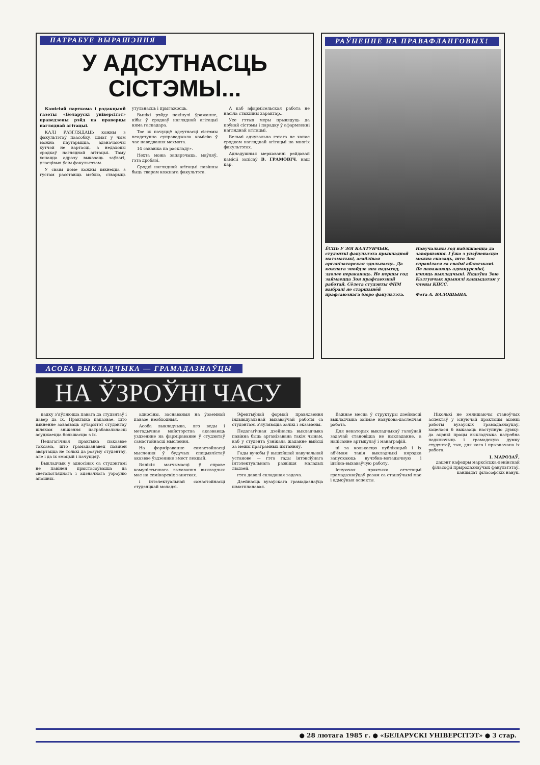ПАТРАБУЕ ВЫРАШЭННЯ
У АДСУТНАСЦЬ
СІСТЭМЫ...
Камісіяй парткома і рэдакцыяй газеты «Беларускі універсітэт» праведзены рэйд па праверцы нагляднай агітацыі.
КАЛІ РАЗГЛЯДАЦЬ кожны з факультэтаў паасобку, шмат у чым можна паўтарыцца, адзначаючы хутчэй не вартасці, а недахопы сродкаў нагляднай агітацыі. Таму хочацца адразу выказаць заўвагі, уласцівыя ўсім факультэтам.
У сваім доме кожны імкнецца з густам расставіць мэблю, стварыць утульнасць і прыгажосць.
Вынікі рэйду пакінулі ўражанне, нібы ў сродкаў нагляднай агітацыі няма гаспадара.
Тое ж пачуццё адсутнасці сістэмы неадступна суправаджала камісію ў час наведвання мехмата.
14 сакавіка па раскладу».
Нехта можа запярэчыць, маўляў, гэта дробязі.
Сродкі нагляднай агітацыі павінны быць тварам кожнага факультэта.
А каб афармісельская работа не насіла стыхійны характар...
Усе гэтыя меры прывядуць да пэўнай сістэмы і парадку ў афармленні нагляднай агітацыі.
Вельмі адчувальна гэтага не хапае сродкам нагляднай агітацыі на многіх факультэтах.
Аднадушныя меркаванні рэйдавай камісіі запісаў В. ГРАМОВІЧ, наш кар.
РАЎНЕННЕ НА ПРАВАФЛАНГОВЫХ!
ЁСЦЬ У ЗОІ КАЛТУНЧЫК, студэнткі факультэта прыкладной матэматыкі, асаблівая арганізатарская здольнасць. Да кожнага знойдзе яна падыход, здолее пераканаць. Не першы год займаецца Зоя прафсаюзнай работай. Сёлета студэнты ФПМ выбралі яе старшынёй прафсаюзнага бюро факультэта.
Навучальны год набліжаецца да завяршэння. І ўжо з упэўненасцю можна сказаць, што Зоя справілася са сваімі абавязкамі. Яе паважаюць аднакурснікі, цэняць выкладчыкі. Нядаўна Зою Калтунчык прынялі кандыдатам у члены КПСС.
Фота А. ВАЛОШЫНА.
АСОБА ВЫКЛАДЧЫКА — ГРАМАДАЗНАЎЦЫ
НА ЎЗРОЎНІ ЧАСУ
падку з'яўляюцца павага да студэнтаў і давер да іх. Практыка паказвае, што імкненне заваяваць аўтарытэт студэнтаў шляхам зніжэння патрабавальнасці асуджаецца большасцю з іх.
Педагагічная практыка паказвае таксама, што грамадазнавец павінен звяртацца не толькі да розуму студэнтаў, але і да іх эмоцый і пачуццяў.
Выкладчык у адносінах са студэнтамі не павінен прыстасоўвацца да светапогляднага і ацэначнага ўзроўню апошніх.
адносіны, заснаваныя на ўзаемнай павазе, неабходныя.
Асоба выкладчыка, яго веды і метадычнае майстэрства аказваюць уздзеянне на фарміраванне ў студэнтаў самастойнасці мыслення.
На фарміраванне самастойнасці мыслення ў будучых спецыялістаў аказвае ўздзеянне змест лекцый.
Вялікія магчымасці ў справе камуністычнага выхавання выкладчык мае на семінарскіх занятках.
і інтэлектуальнай самастойнасці студэнцкай моладзі.
Эфектыўнай формай правядзення індывідуальнай выхаваўчай работы са студэнтамі з'яўляюцца залікі і экзамены.
Педагагічная дзейнасць выкладчыка павінна быць арганізавана такім чынам, каб у студэнта ўзнікала жаданне выйсці за межы праграмных пытанняў.
Гады вучобы ў вышэйшай навучальнай установе — гэта гады інтэнсіўнага інтэлектуальнага развіцця маладых людзей.
гэта даволі складаная задача.
Дзейнасць вузаўскага грамадазнаўца шматпланавая.
Важнае месца ў структуры дзейнасці выкладчыка займае навукова-даследчая работа.
Для некаторых выкладчыкаў галоўнай задачай становіцца не выкладанне, а напісанне артыкулаў і манаграфій.
ні за колькасцю публікацый і іх аб'ёмам такія выкладчыкі нярэдка запускаюць вучэбна-метадычную і ідэйна-выхаваўчую работу.
Існуючая практыка атэстацыі грамадазнаўцаў разам са станоўчымі мае і адмоўныя аспекты.
Ніколькі не змяншаючы станоўчых аспектаў у існуючай практыцы ацэнкі работы вузаўскіх грамадазнаўцаў, хацелася б выказаць наступную думку: да ацэнкі працы выкладчыка патрэбна падключыць і грамадскую думку студэнтаў, тых, для каго і прызначана іх работа.
І. МАРОЗАЎ,
дацэнт кафедры марксісцка-ленінскай філасофіі прыродазнаўчых факультэтаў, кандыдат філасофскіх навук.
● 28 лютага 1985 г. ● «БЕЛАРУСКІ УНІВЕРСІТЭТ» ● 3 стар.